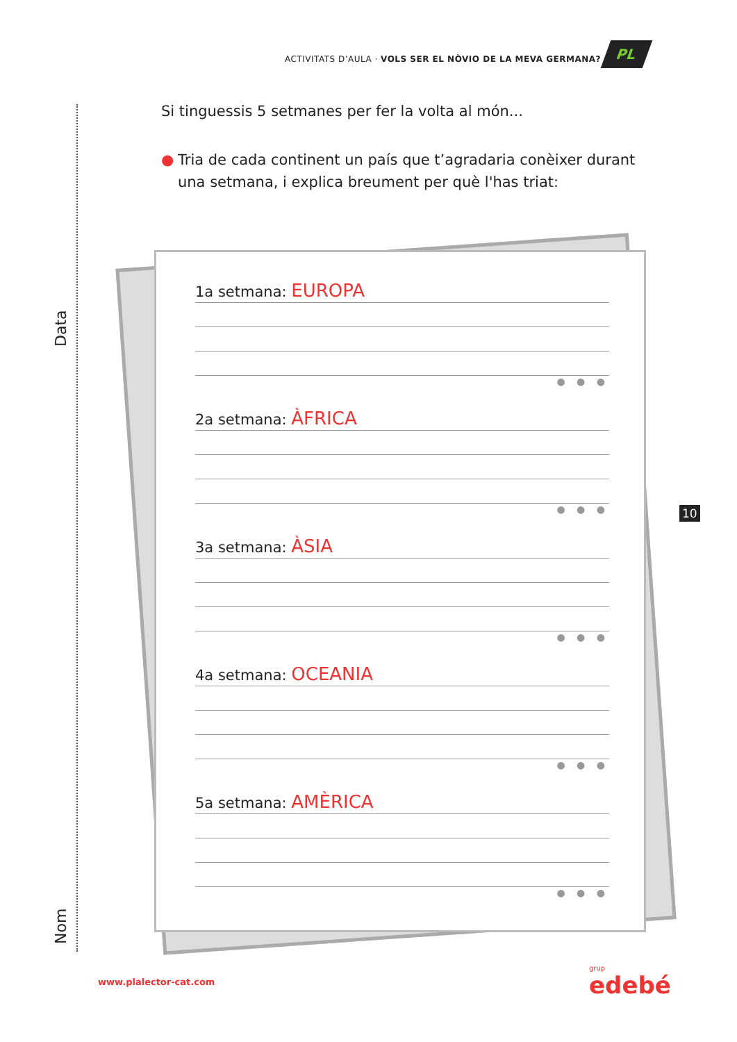ACTIVITATS D’AULA · VOLS SER EL NÒVIO DE LA MEVA GERMANA?
PL
Data
Nom
Si tinguessis 5 setmanes per fer la volta al món...
● Tria de cada continent un país que t’agradaria conèixer durant una setmana, i explica breument per què l'has triat:
1a setmana: EUROPA
● ● ●
2a setmana: ÀFRICA
● ● ●
3a setmana: ÀSIA
● ● ●
4a setmana: OCEANIA
● ● ●
5a setmana: AMÈRICA
● ● ●
10
www.plalector-cat.com grup
edebé